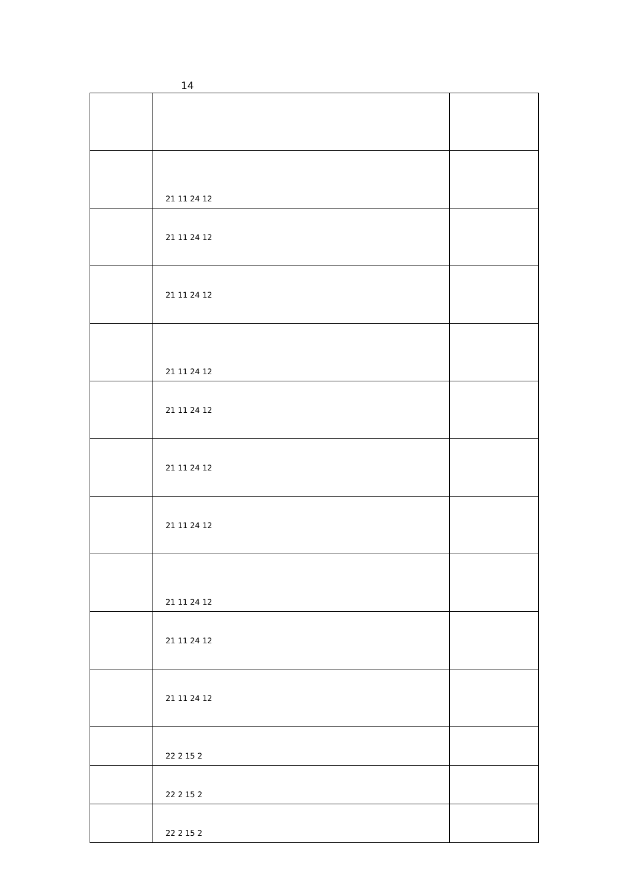14
| | 21 11 24 12 | |
| | 21 11 24 12 | |
| | 21 11 24 12 | |
| | 21 11 24 12 | |
| | 21 11 24 12 | |
| | 21 11 24 12 | |
| | 21 11 24 12 | |
| | 21 11 24 12 | |
| | 21 11 24 12 | |
| | 21 11 24 12 | |
| | 22 2 15 2 | |
| | 22 2 15 2 | |
| | 22 2 15 2 | |